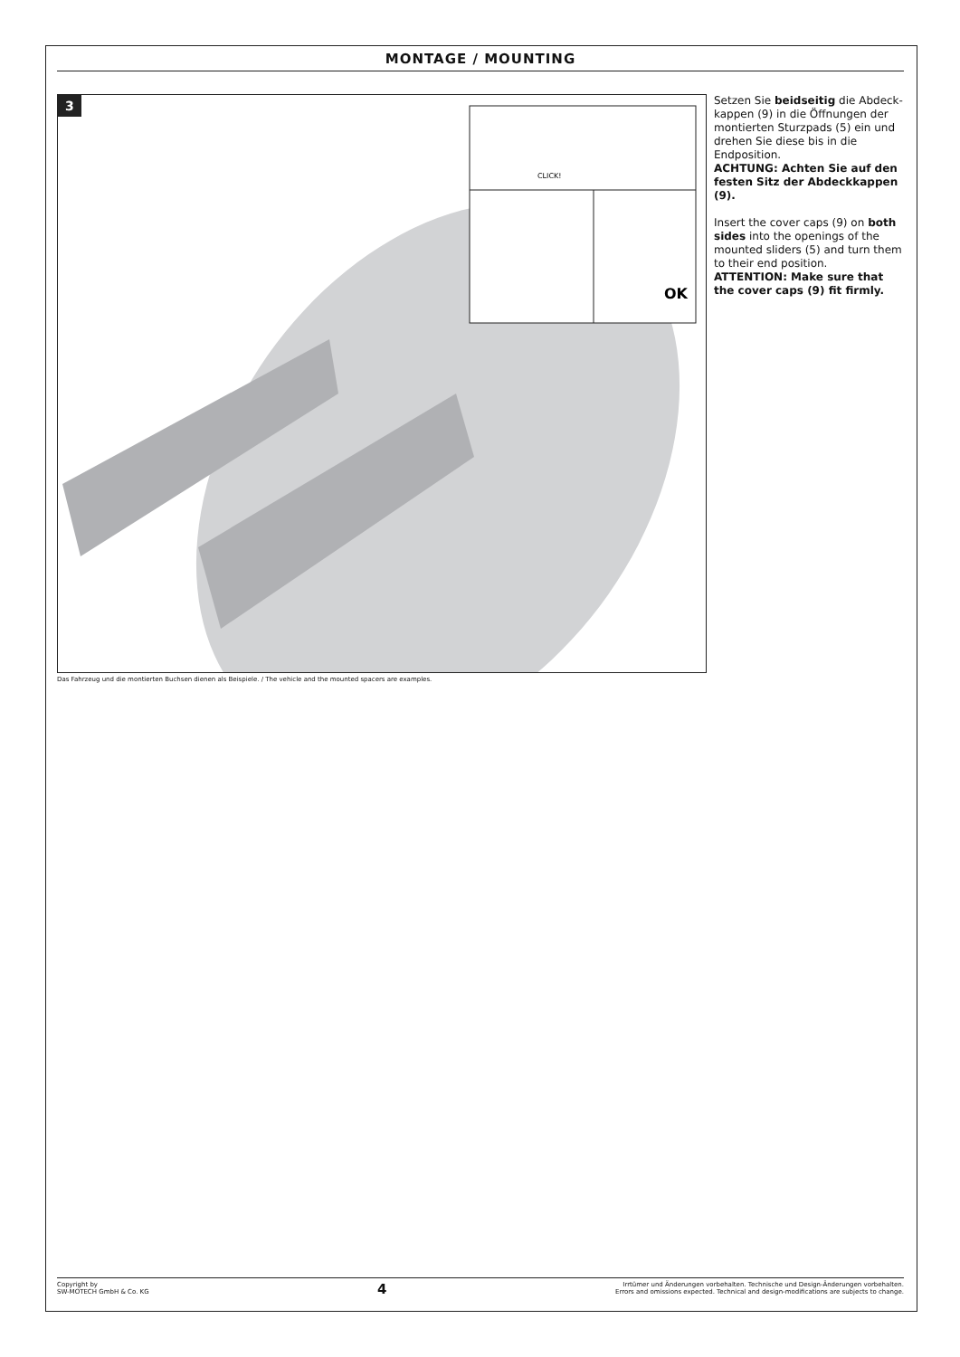MONTAGE / MOUNTING
3
OK
CLICK!
Setzen Sie beidseitig die Abdeck-kappen (9) in die Öffnungen der montierten Sturzpads (5) ein und drehen Sie diese bis in die Endposition.
ACHTUNG: Achten Sie auf den festen Sitz der Abdeckkappen (9).
Insert the cover caps (9) on both sides into the openings of the mounted sliders (5) and turn them to their end position.
ATTENTION: Make sure that the cover caps (9) fit firmly.
Das Fahrzeug und die montierten Buchsen dienen als Beispiele. / The vehicle and the mounted spacers are examples.
Copyright by
SW-MOTECH GmbH & Co. KG
4
Irrtümer und Änderungen vorbehalten. Technische und Design-Änderungen vorbehalten.
Errors and omissions expected. Technical and design-modifications are subjects to change.